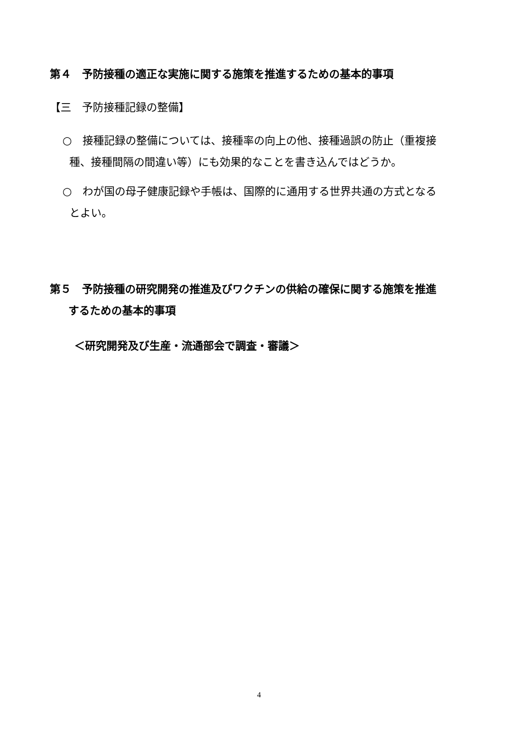第４　予防接種の適正な実施に関する施策を推進するための基本的事項
【三　予防接種記録の整備】
○　接種記録の整備については、接種率の向上の他、接種過誤の防止（重複接
種、接種間隔の間違い等）にも効果的なことを書き込んではどうか。
○　わが国の母子健康記録や手帳は、国際的に通用する世界共通の方式となる
とよい。
第５　予防接種の研究開発の推進及びワクチンの供給の確保に関する施策を推進
するための基本的事項
＜研究開発及び生産・流通部会で調査・審議＞
4